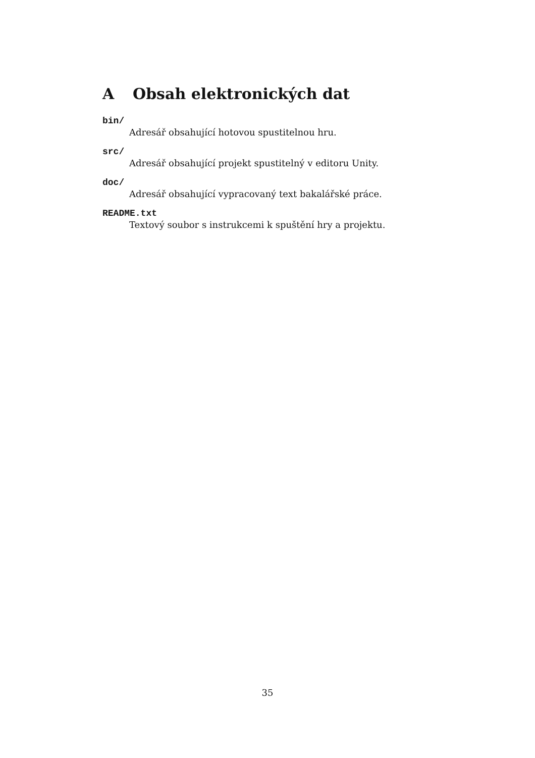A Obsah elektronických dat
bin/
Adresář obsahující hotovou spustitelnou hru.
src/
Adresář obsahující projekt spustitelný v editoru Unity.
doc/
Adresář obsahující vypracovaný text bakalářské práce.
README.txt
Textový soubor s instrukcemi k spuštění hry a projektu.
35